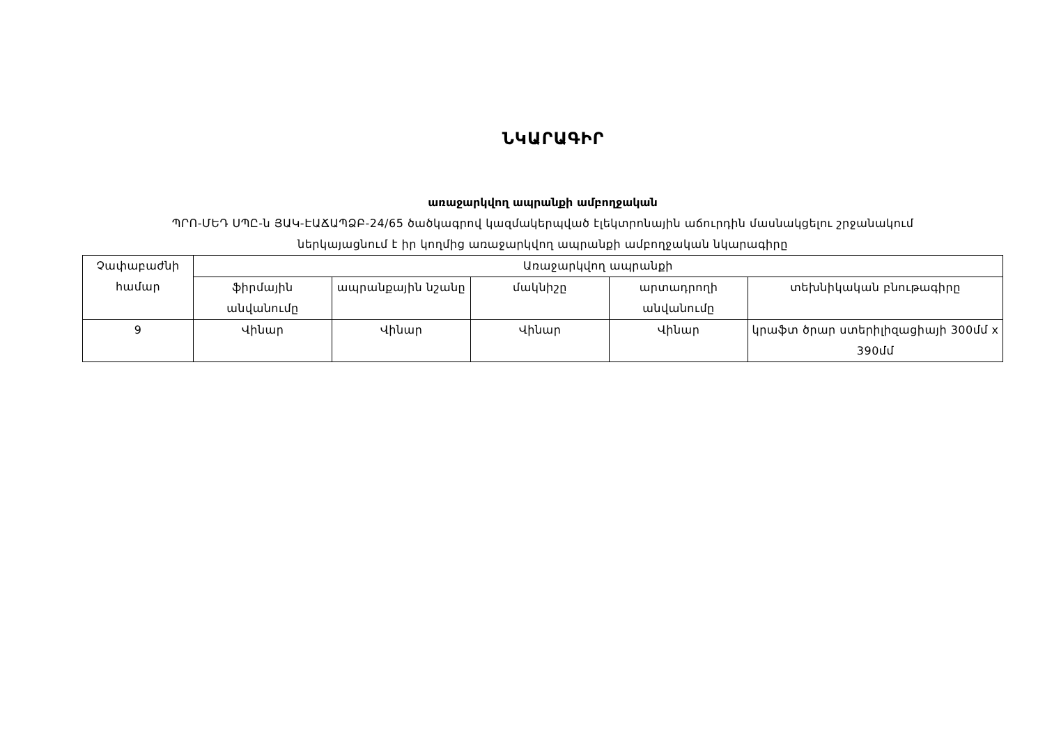ՆԿԱՐԱԳԻՐ
առաջարկվող ապրանքի ամբողջական
ՊՐՈ-ՄԵԴ ՍՊԸ-ն ՅԱԿ-ԷԱՃԱՊՁԲ-24/65 ծածկագրով կազմակերպված էլեկտրոնային աճուրդին մասնակցելու շրջանակում
ներկայացնում է իր կողմից առաջարկվող ապրանքի ամբողջական նկարագիրը
| Չափաբաժնի համար | Առաջարկվող ապրանքի | | | | |
| | ֆիրմային անվանումը | ապրանքային նշանը | մակնիշը | արտադրողի անվանումը | տեխնիկական բնութագիրը |
| 9 | Վինար | Վինար | Վինար | Վինար | կրաֆտ ծրար ստերիլիզացիայի 300մմ x 390մմ |